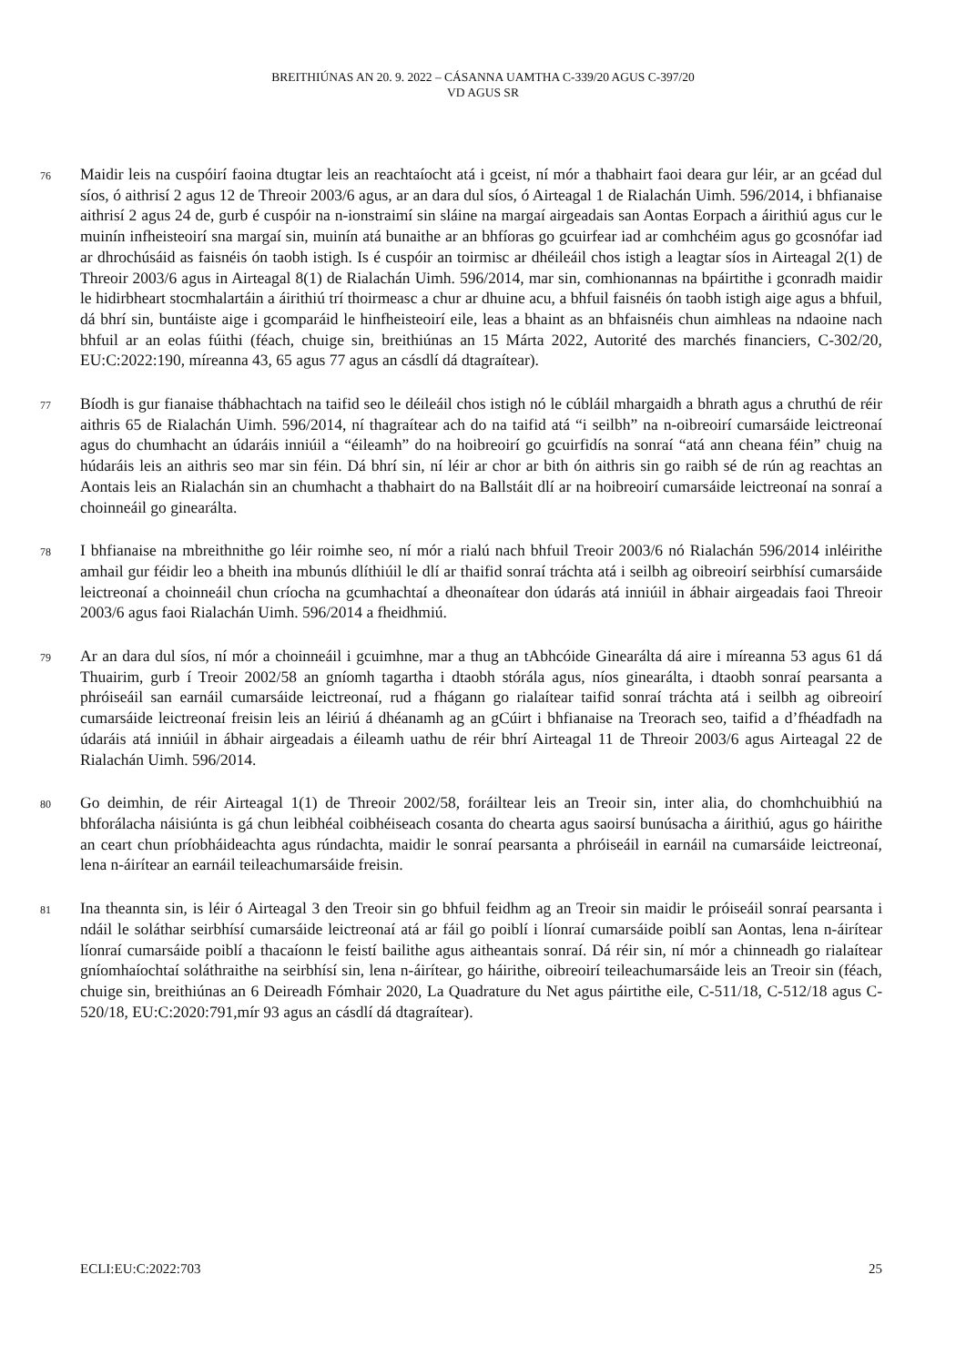BREITHIÚNAS AN 20. 9. 2022 – CÁSANNA UAMTHA C-339/20 AGUS C-397/20
VD AGUS SR
76
Maidir leis na cuspóirí faoina dtugtar leis an reachtaíocht atá i gceist, ní mór a thabhairt faoi deara gur léir, ar an gcéad dul síos, ó aithrisí 2 agus 12 de Threoir 2003/6 agus, ar an dara dul síos, ó Airteagal 1 de Rialachán Uimh. 596/2014, i bhfianaise aithrisí 2 agus 24 de, gurb é cuspóir na n-ionstraimí sin sláine na margaí airgeadais san Aontas Eorpach a áirithiú agus cur le muinín infheisteoirí sna margaí sin, muinín atá bunaithe ar an bhfíoras go gcuirfear iad ar comhchéim agus go gcosnófar iad ar dhrochúsáid as faisnéis ón taobh istigh. Is é cuspóir an toirmisc ar dhéileáil chos istigh a leagtar síos in Airteagal 2(1) de Threoir 2003/6 agus in Airteagal 8(1) de Rialachán Uimh. 596/2014, mar sin, comhionannas na bpáirtithe i gconradh maidir le hidirbheart stocmhalartáin a áirithiú trí thoirmeasc a chur ar dhuine acu, a bhfuil faisnéis ón taobh istigh aige agus a bhfuil, dá bhrí sin, buntáiste aige i gcomparáid le hinfheisteoirí eile, leas a bhaint as an bhfaisnéis chun aimhleas na ndaoine nach bhfuil ar an eolas fúithi (féach, chuige sin, breithiúnas an 15 Márta 2022, Autorité des marchés financiers, C-302/20, EU:C:2022:190, míreanna 43, 65 agus 77 agus an cásdlí dá dtagraítear).
77
Bíodh is gur fianaise thábhachtach na taifid seo le déileáil chos istigh nó le cúbláil mhargaidh a bhrath agus a chruthú de réir aithris 65 de Rialachán Uimh. 596/2014, ní thagraítear ach do na taifid atá “i seilbh” na n-oibreoirí cumarsáide leictreonaí agus do chumhacht an údaráis inniúil a “éileamh” do na hoibreoirí go gcuirfidís na sonraí “atá ann cheana féin” chuig na húdaráis leis an aithris seo mar sin féin. Dá bhrí sin, ní léir ar chor ar bith ón aithris sin go raibh sé de rún ag reachtas an Aontais leis an Rialachán sin an chumhacht a thabhairt do na Ballstáit dlí ar na hoibreoirí cumarsáide leictreonaí na sonraí a choinneáil go ginearálta.
78
I bhfianaise na mbreithnithe go léir roimhe seo, ní mór a rialú nach bhfuil Treoir 2003/6 nó Rialachán 596/2014 inléirithe amhail gur féidir leo a bheith ina mbunús dlíthiúil le dlí ar thaifid sonraí tráchta atá i seilbh ag oibreoirí seirbhísí cumarsáide leictreonaí a choinneáil chun críocha na gcumhachtaí a dheonaítear don údarás atá inniúil in ábhair airgeadais faoi Threoir 2003/6 agus faoi Rialachán Uimh. 596/2014 a fheidhmiú.
79
Ar an dara dul síos, ní mór a choinneáil i gcuimhne, mar a thug an tAbhcóide Ginearálta dá aire i míreanna 53 agus 61 dá Thuairim, gurb í Treoir 2002/58 an gníomh tagartha i dtaobh stórála agus, níos ginearálta, i dtaobh sonraí pearsanta a phróiseáil san earnáil cumarsáide leictreonaí, rud a fhágann go rialaítear taifid sonraí tráchta atá i seilbh ag oibreoirí cumarsáide leictreonaí freisin leis an léiriú á dhéanamh ag an gCúirt i bhfianaise na Treorach seo, taifid a d’fhéadfadh na údaráis atá inniúil in ábhair airgeadais a éileamh uathu de réir bhrí Airteagal 11 de Threoir 2003/6 agus Airteagal 22 de Rialachán Uimh. 596/2014.
80
Go deimhin, de réir Airteagal 1(1) de Threoir 2002/58, foráiltear leis an Treoir sin, inter alia, do chomhchuibhiú na bhforálacha náisiúnta is gá chun leibhéal coibhéiseach cosanta do chearta agus saoirsí bunúsacha a áirithiú, agus go háirithe an ceart chun príobháideachta agus rúndachta, maidir le sonraí pearsanta a phróiseáil in earnáil na cumarsáide leictreonaí, lena n-áirítear an earnáil teileachumarsáide freisin.
81
Ina theannta sin, is léir ó Airteagal 3 den Treoir sin go bhfuil feidhm ag an Treoir sin maidir le próiseáil sonraí pearsanta i ndáil le soláthar seirbhísí cumarsáide leictreonaí atá ar fáil go poiblí i líonraí cumarsáide poiblí san Aontas, lena n-áirítear líonraí cumarsáide poiblí a thacaíonn le feistí bailithe agus aitheantais sonraí. Dá réir sin, ní mór a chinneadh go rialaítear gníomhaíochtaí soláthraithe na seirbhísí sin, lena n-áirítear, go háirithe, oibreoirí teileachumarsáide leis an Treoir sin (féach, chuige sin, breithiúnas an 6 Deireadh Fómhair 2020, La Quadrature du Net agus páirtithe eile, C-511/18, C-512/18 agus C-520/18, EU:C:2020:791,mír 93 agus an cásdlí dá dtagraítear).
ECLI:EU:C:2022:703 25